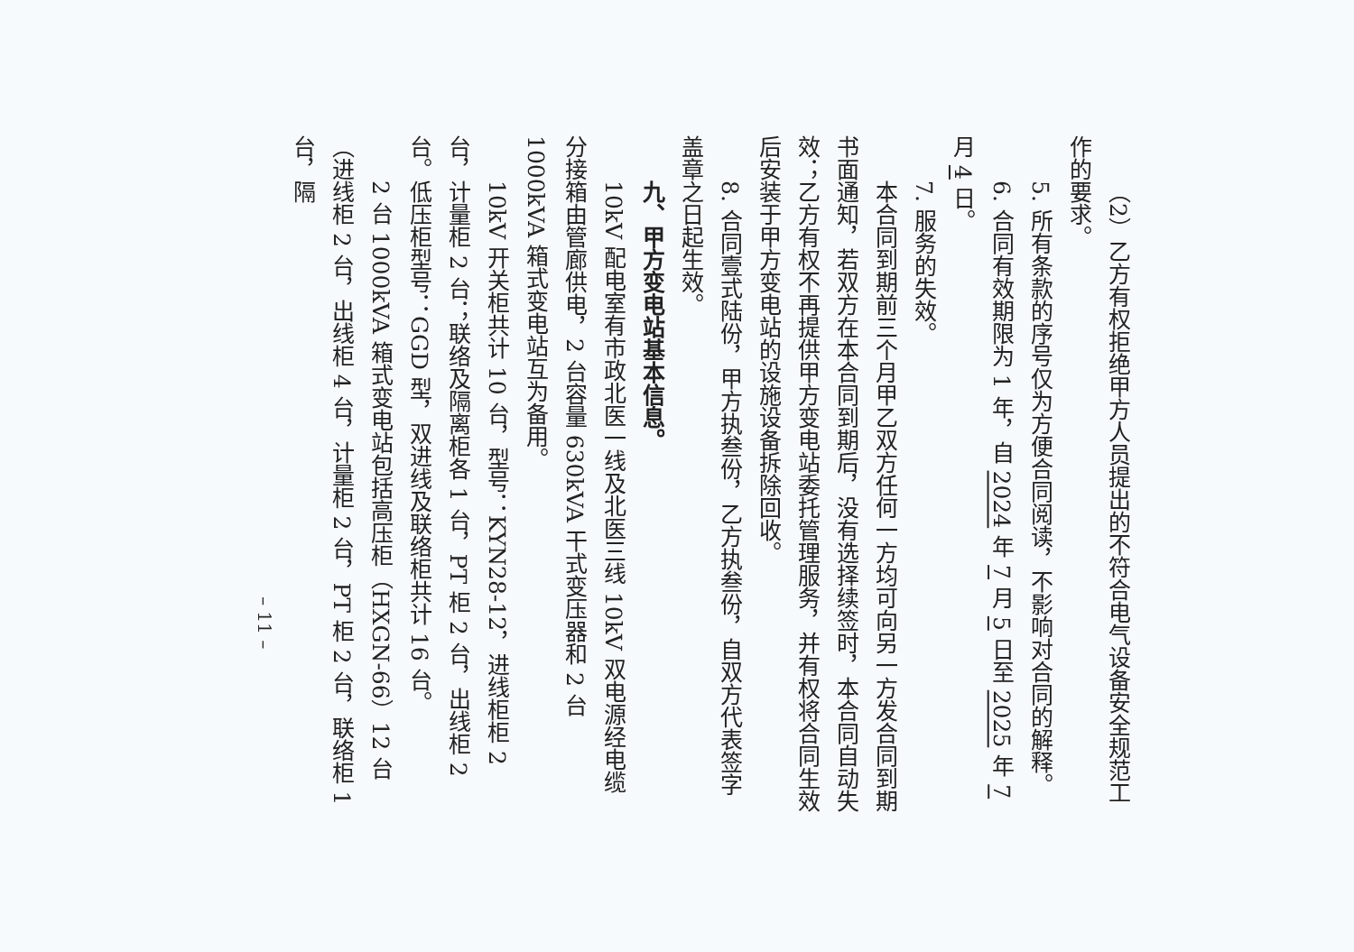（2）乙方有权拒绝甲方人员提出的不符合电气设备安全规范工作的要求。
5. 所有条款的序号仅为方便合同阅读，不影响对合同的解释。
6. 合同有效期限为 1 年，自 2024 年 7 月 5 日至 2025 年 7 月 4 日。
7. 服务的失效。
本合同到期前三个月甲乙双方任何一方均可向另一方发合同到期书面通知，若双方在本合同到期后，没有选择续签时，本合同自动失效；乙方有权不再提供甲方变电站委托管理服务，并有权将合同生效后安装于甲方变电站的设施设备拆除回收。
8. 合同壹式陆份，甲方执叁份，乙方执叁份，自双方代表签字盖章之日起生效。
九、甲方变电站基本信息。
10kV 配电室有市政北医一线及北医三线 10kV 双电源经电缆分接箱由管廊供电，2 台容量 630kVA 干式变压器和 2 台 1000kVA 箱式变电站互为备用。
10kV 开关柜共计 10 台，型号：KYN28-12，进线柜柜 2 台，计量柜 2 台；联络及隔离柜各 1 台，PT 柜 2 台，出线柜 2 台。低压柜型号：GGD 型，双进线及联络柜共计 16 台。
2 台 1000kVA 箱式变电站包括高压柜（HXGN-66）12 台（进线柜 2 台，出线柜 4 台，计量柜 2 台，PT 柜 2 台，联络柜 1 台，隔
– 11 –